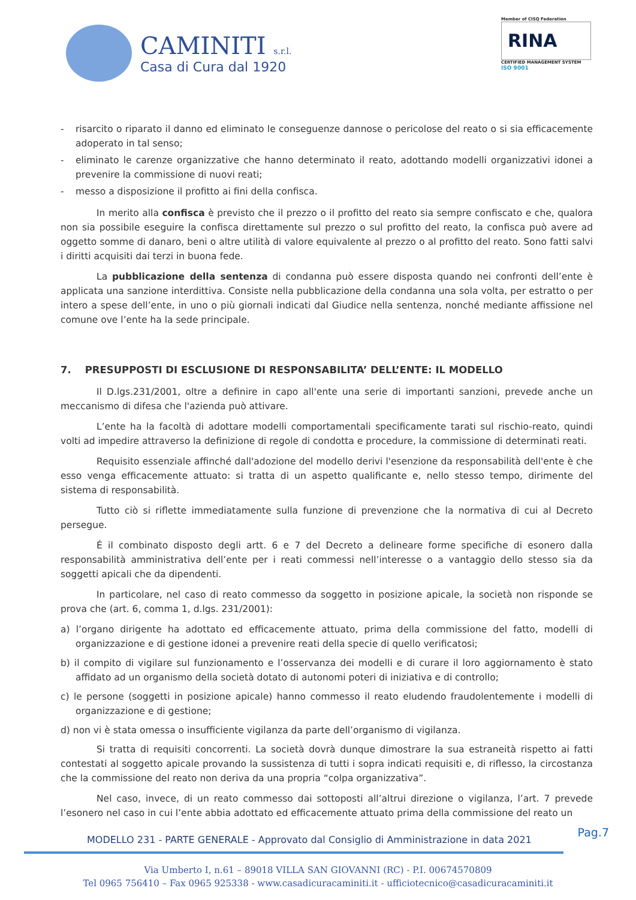CAMINITI s.r.l.
Casa di Cura dal 1920
Member of CISQ Federation
RINA
CERTIFIED MANAGEMENT SYSTEM
ISO 9001
- risarcito o riparato il danno ed eliminato le conseguenze dannose o pericolose del reato o si sia efficacemente adoperato in tal senso;
- eliminato le carenze organizzative che hanno determinato il reato, adottando modelli organizzativi idonei a prevenire la commissione di nuovi reati;
- messo a disposizione il profitto ai fini della confisca.
In merito alla confisca è previsto che il prezzo o il profitto del reato sia sempre confiscato e che, qualora non sia possibile eseguire la confisca direttamente sul prezzo o sul profitto del reato, la confisca può avere ad oggetto somme di danaro, beni o altre utilità di valore equivalente al prezzo o al profitto del reato. Sono fatti salvi i diritti acquisiti dai terzi in buona fede.
La pubblicazione della sentenza di condanna può essere disposta quando nei confronti dell’ente è applicata una sanzione interdittiva. Consiste nella pubblicazione della condanna una sola volta, per estratto o per intero a spese dell’ente, in uno o più giornali indicati dal Giudice nella sentenza, nonché mediante affissione nel comune ove l’ente ha la sede principale.
7. PRESUPPOSTI DI ESCLUSIONE DI RESPONSABILITA’ DELL’ENTE: IL MODELLO
Il D.lgs.231/2001, oltre a definire in capo all'ente una serie di importanti sanzioni, prevede anche un meccanismo di difesa che l'azienda può attivare.
L’ente ha la facoltà di adottare modelli comportamentali specificamente tarati sul rischio-reato, quindi volti ad impedire attraverso la definizione di regole di condotta e procedure, la commissione di determinati reati.
Requisito essenziale affinché dall'adozione del modello derivi l'esenzione da responsabilità dell'ente è che esso venga efficacemente attuato: si tratta di un aspetto qualificante e, nello stesso tempo, dirimente del sistema di responsabilità.
Tutto ciò si riflette immediatamente sulla funzione di prevenzione che la normativa di cui al Decreto persegue.
É il combinato disposto degli artt. 6 e 7 del Decreto a delineare forme specifiche di esonero dalla responsabilità amministrativa dell’ente per i reati commessi nell’interesse o a vantaggio dello stesso sia da soggetti apicali che da dipendenti.
In particolare, nel caso di reato commesso da soggetto in posizione apicale, la società non risponde se prova che (art. 6, comma 1, d.lgs. 231/2001):
a) l’organo dirigente ha adottato ed efficacemente attuato, prima della commissione del fatto, modelli di organizzazione e di gestione idonei a prevenire reati della specie di quello verificatosi;
b) il compito di vigilare sul funzionamento e l’osservanza dei modelli e di curare il loro aggiornamento è stato affidato ad un organismo della società dotato di autonomi poteri di iniziativa e di controllo;
c) le persone (soggetti in posizione apicale) hanno commesso il reato eludendo fraudolentemente i modelli di organizzazione e di gestione;
d) non vi è stata omessa o insufficiente vigilanza da parte dell’organismo di vigilanza.
Si tratta di requisiti concorrenti. La società dovrà dunque dimostrare la sua estraneità rispetto ai fatti contestati al soggetto apicale provando la sussistenza di tutti i sopra indicati requisiti e, di riflesso, la circostanza che la commissione del reato non deriva da una propria “colpa organizzativa”.
Nel caso, invece, di un reato commesso dai sottoposti all’altrui direzione o vigilanza, l’art. 7 prevede l’esonero nel caso in cui l’ente abbia adottato ed efficacemente attuato prima della commissione del reato un
MODELLO 231 - PARTE GENERALE - Approvato dal Consiglio di Amministrazione in data 2021 Pag.7
Via Umberto I, n.61 – 89018 VILLA SAN GIOVANNI (RC) - P.I. 00674570809
Tel 0965 756410 – Fax 0965 925338 - www.casadicuracaminiti.it - ufficiotecnico@casadicuracaminiti.it